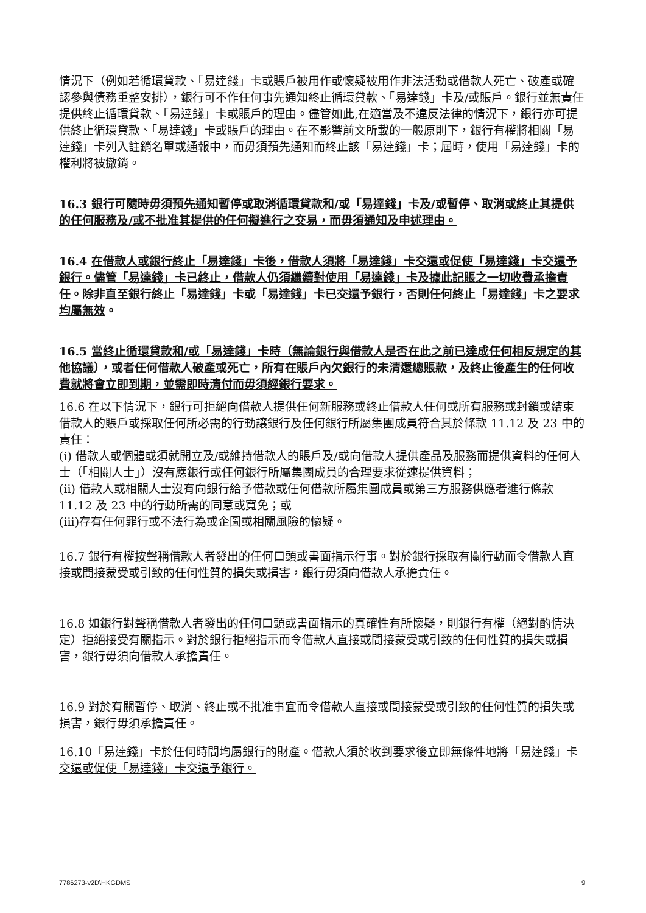情況下（例如若循環貸款、「易達錢」卡或賬戶被用作或懷疑被用作非法活動或借款人死亡、破產或確認參與債務重整安排），銀行可不作任何事先通知終止循環貸款、「易達錢」卡及/或賬戶。銀行並無責任提供終止循環貸款、「易達錢」卡或賬戶的理由。儘管如此,在適當及不違反法律的情況下，銀行亦可提供終止循環貸款、「易達錢」卡或賬戶的理由。在不影響前文所載的一般原則下，銀行有權將相關「易達錢」卡列入註銷名單或通報中，而毋須預先通知而終止該「易達錢」卡；屆時，使用「易達錢」卡的權利將被撤銷。
16.3 銀行可隨時毋須預先通知暫停或取消循環貸款和/或「易達錢」卡及/或暫停、取消或終止其提供的任何服務及/或不批准其提供的任何擬進行之交易，而毋須通知及申述理由。
16.4 在借款人或銀行終止「易達錢」卡後，借款人須將「易達錢」卡交還或促使「易達錢」卡交還予銀行。儘管「易達錢」卡已終止，借款人仍須繼續對使用「易達錢」卡及據此記賬之一切收費承擔責任。除非直至銀行終止「易達錢」卡或「易達錢」卡已交還予銀行，否則任何終止「易達錢」卡之要求均屬無效。
16.5 當終止循環貸款和/或「易達錢」卡時（無論銀行與借款人是否在此之前已達成任何相反規定的其他協議），或者任何借款人破產或死亡，所有在賬戶內欠銀行的未清還總賬款，及終止後產生的任何收費就將會立即到期，並需即時清付而毋須經銀行要求。
16.6 在以下情況下，銀行可拒絕向借款人提供任何新服務或終止借款人任何或所有服務或封鎖或結束借款人的賬戶或採取任何所必需的行動讓銀行及任何銀行所屬集團成員符合其於條款 11.12 及 23 中的責任：
(i) 借款人或個體或須就開立及/或維持借款人的賬戶及/或向借款人提供產品及服務而提供資料的任何人士（「相關人士」）沒有應銀行或任何銀行所屬集團成員的合理要求從速提供資料；
(ii) 借款人或相關人士沒有向銀行給予借款或任何借款所屬集團成員或第三方服務供應者進行條款 11.12 及 23 中的行動所需的同意或寬免；或
(iii)存有任何罪行或不法行為或企圖或相關風險的懷疑。
16.7 銀行有權按聲稱借款人者發出的任何口頭或書面指示行事。對於銀行採取有關行動而令借款人直接或間接蒙受或引致的任何性質的損失或損害，銀行毋須向借款人承擔責任。
16.8 如銀行對聲稱借款人者發出的任何口頭或書面指示的真確性有所懷疑，則銀行有權（絕對酌情決定）拒絕接受有關指示。對於銀行拒絕指示而令借款人直接或間接蒙受或引致的任何性質的損失或損害，銀行毋須向借款人承擔責任。
16.9 對於有關暫停、取消、終止或不批准事宜而令借款人直接或間接蒙受或引致的任何性質的損失或損害，銀行毋須承擔責任。
16.10「易達錢」卡於任何時間均屬銀行的財產。借款人須於收到要求後立即無條件地將「易達錢」卡交還或促使「易達錢」卡交還予銀行。
7786273-v2D\HKGDMS 9